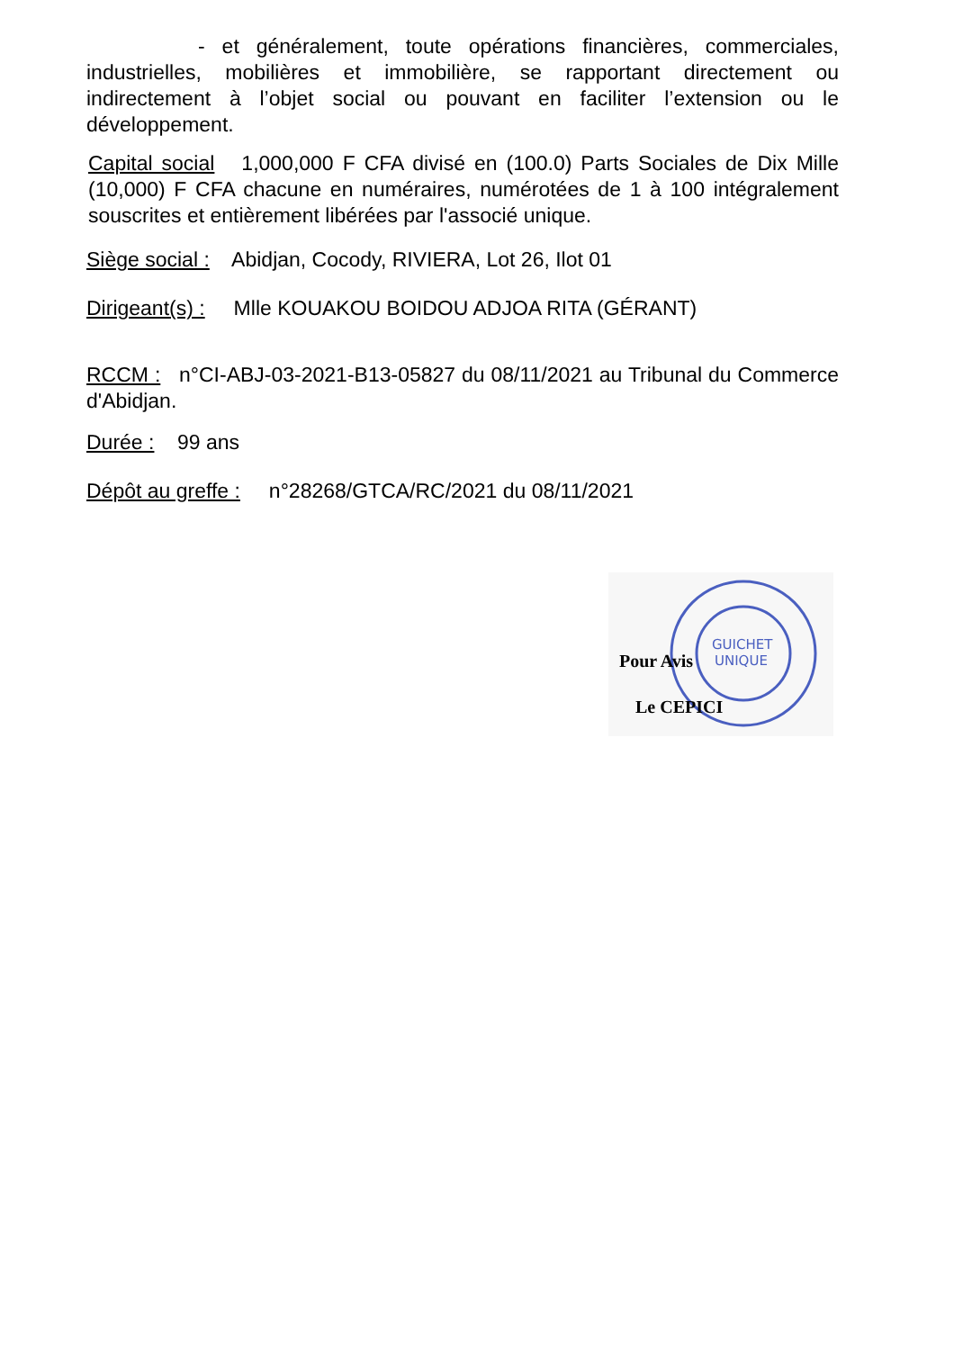- et généralement, toute opérations financières, commerciales, industrielles, mobilières et immobilière, se rapportant directement ou indirectement à l’objet social ou pouvant en faciliter l’extension ou le développement.
Capital social 1,000,000 F CFA divisé en (100.0) Parts Sociales de Dix Mille (10,000) F CFA chacune en numéraires, numérotées de 1 à 100 intégralement souscrites et entièrement libérées par l'associé unique.
Siège social : Abidjan, Cocody, RIVIERA, Lot 26, Ilot 01
Dirigeant(s) : Mlle KOUAKOU BOIDOU ADJOA RITA (GÉRANT)
RCCM : n°CI-ABJ-03-2021-B13-05827 du 08/11/2021 au Tribunal du Commerce d'Abidjan.
Durée : 99 ans
Dépôt au greffe : n°28268/GTCA/RC/2021 du 08/11/2021
GUICHET
UNIQUE
Pour Avis
Le CEPICI